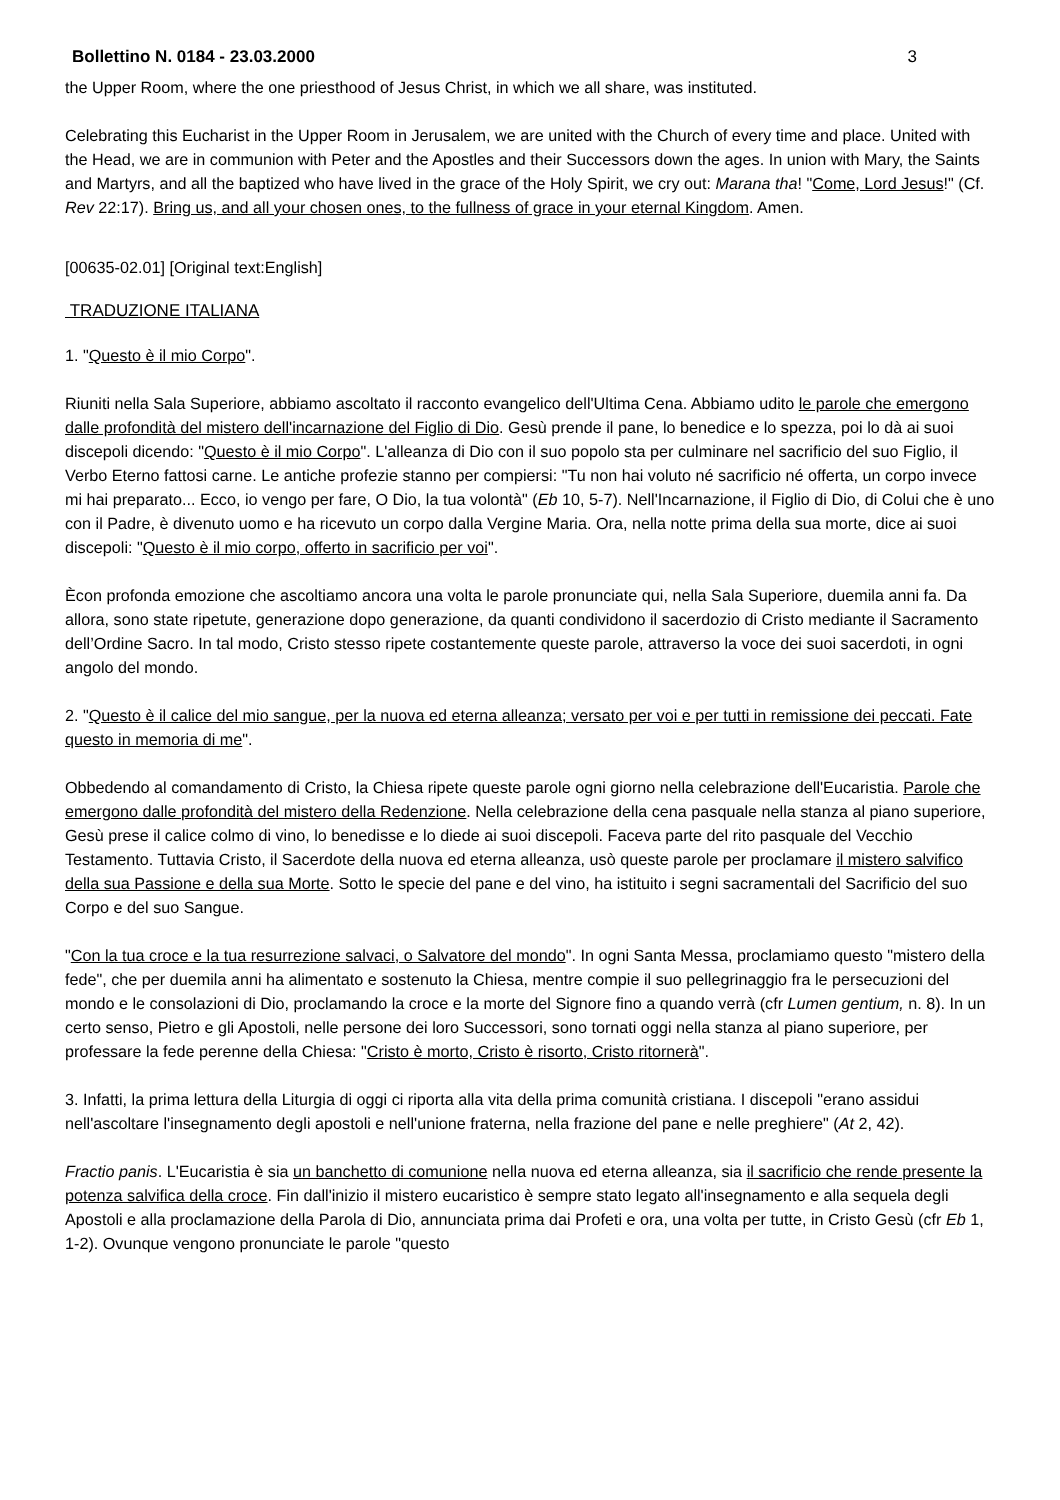Bollettino N. 0184 - 23.03.2000 3
the Upper Room, where the one priesthood of Jesus Christ, in which we all share, was instituted.
Celebrating this Eucharist in the Upper Room in Jerusalem, we are united with the Church of every time and place. United with the Head, we are in communion with Peter and the Apostles and their Successors down the ages. In union with Mary, the Saints and Martyrs, and all the baptized who have lived in the grace of the Holy Spirit, we cry out: Marana tha! "Come, Lord Jesus!" (Cf. Rev 22:17). Bring us, and all your chosen ones, to the fullness of grace in your eternal Kingdom. Amen.
[00635-02.01] [Original text:English]
TRADUZIONE ITALIANA
1. "Questo è il mio Corpo".
Riuniti nella Sala Superiore, abbiamo ascoltato il racconto evangelico dell'Ultima Cena. Abbiamo udito le parole che emergono dalle profondità del mistero dell'incarnazione del Figlio di Dio. Gesù prende il pane, lo benedice e lo spezza, poi lo dà ai suoi discepoli dicendo: "Questo è il mio Corpo". L'alleanza di Dio con il suo popolo sta per culminare nel sacrificio del suo Figlio, il Verbo Eterno fattosi carne. Le antiche profezie stanno per compiersi: "Tu non hai voluto né sacrificio né offerta, un corpo invece mi hai preparato... Ecco, io vengo per fare, O Dio, la tua volontà" (Eb 10, 5-7). Nell'Incarnazione, il Figlio di Dio, di Colui che è uno con il Padre, è divenuto uomo e ha ricevuto un corpo dalla Vergine Maria. Ora, nella notte prima della sua morte, dice ai suoi discepoli: "Questo è il mio corpo, offerto in sacrificio per voi".
Ècon profonda emozione che ascoltiamo ancora una volta le parole pronunciate qui, nella Sala Superiore, duemila anni fa. Da allora, sono state ripetute, generazione dopo generazione, da quanti condividono il sacerdozio di Cristo mediante il Sacramento dell’Ordine Sacro. In tal modo, Cristo stesso ripete costantemente queste parole, attraverso la voce dei suoi sacerdoti, in ogni angolo del mondo.
2. "Questo è il calice del mio sangue, per la nuova ed eterna alleanza; versato per voi e per tutti in remissione dei peccati. Fate questo in memoria di me".
Obbedendo al comandamento di Cristo, la Chiesa ripete queste parole ogni giorno nella celebrazione dell'Eucaristia. Parole che emergono dalle profondità del mistero della Redenzione. Nella celebrazione della cena pasquale nella stanza al piano superiore, Gesù prese il calice colmo di vino, lo benedisse e lo diede ai suoi discepoli. Faceva parte del rito pasquale del Vecchio Testamento. Tuttavia Cristo, il Sacerdote della nuova ed eterna alleanza, usò queste parole per proclamare il mistero salvifico della sua Passione e della sua Morte. Sotto le specie del pane e del vino, ha istituito i segni sacramentali del Sacrificio del suo Corpo e del suo Sangue.
"Con la tua croce e la tua resurrezione salvaci, o Salvatore del mondo". In ogni Santa Messa, proclamiamo questo "mistero della fede", che per duemila anni ha alimentato e sostenuto la Chiesa, mentre compie il suo pellegrinaggio fra le persecuzioni del mondo e le consolazioni di Dio, proclamando la croce e la morte del Signore fino a quando verrà (cfr Lumen gentium, n. 8). In un certo senso, Pietro e gli Apostoli, nelle persone dei loro Successori, sono tornati oggi nella stanza al piano superiore, per professare la fede perenne della Chiesa: "Cristo è morto, Cristo è risorto, Cristo ritornerà".
3. Infatti, la prima lettura della Liturgia di oggi ci riporta alla vita della prima comunità cristiana. I discepoli "erano assidui nell'ascoltare l'insegnamento degli apostoli e nell'unione fraterna, nella frazione del pane e nelle preghiere" (At 2, 42).
Fractio panis. L'Eucaristia è sia un banchetto di comunione nella nuova ed eterna alleanza, sia il sacrificio che rende presente la potenza salvifica della croce. Fin dall'inizio il mistero eucaristico è sempre stato legato all'insegnamento e alla sequela degli Apostoli e alla proclamazione della Parola di Dio, annunciata prima dai Profeti e ora, una volta per tutte, in Cristo Gesù (cfr Eb 1, 1-2). Ovunque vengono pronunciate le parole "questo